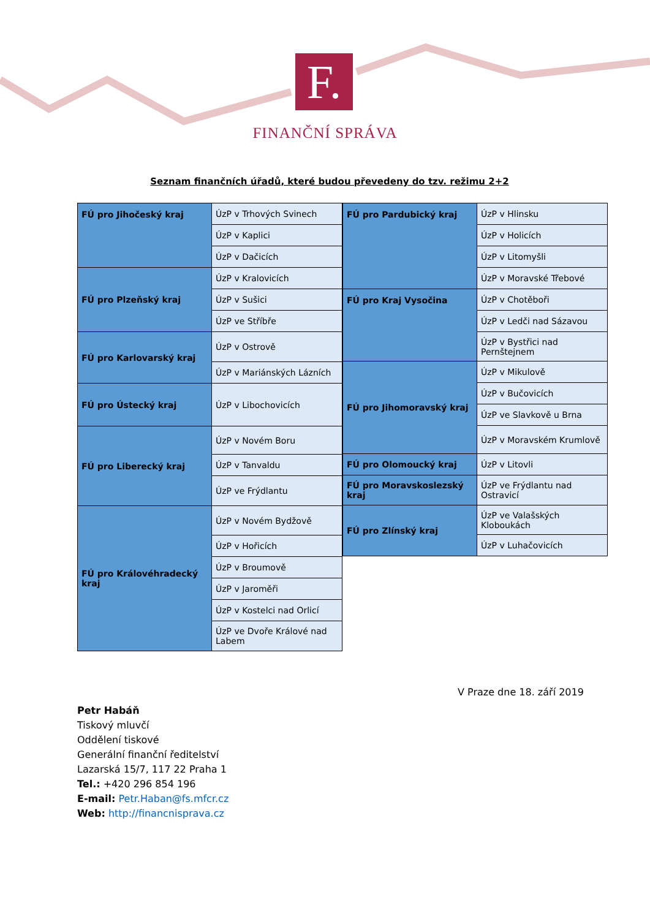F.
FINANČNÍ SPRÁVA
Seznam finančních úřadů, které budou převedeny do tzv. režimu 2+2
| FÚ pro Jihočeský kraj | ÚzP v Trhových Svinech |
| | ÚzP v Kaplici |
| | ÚzP v Dačicích |
| FÚ pro Plzeňský kraj | ÚzP v Kralovicích |
| | ÚzP v Sušici |
| | ÚzP ve Stříbře |
| FÚ pro Karlovarský kraj | ÚzP v Ostrově |
| | ÚzP v Mariánských Lázních |
| FÚ pro Ústecký kraj | ÚzP v Libochovicích |
| FÚ pro Liberecký kraj | ÚzP v Novém Boru |
| | ÚzP v Tanvaldu |
| | ÚzP ve Frýdlantu |
| FÚ pro Královéhradecký kraj | ÚzP v Novém Bydžově |
| | ÚzP v Hořicích |
| | ÚzP v Broumově |
| | ÚzP v Jaroměři |
| | ÚzP v Kostelci nad Orlicí |
| | ÚzP ve Dvoře Králové nad Labem |
| FÚ pro Pardubický kraj | ÚzP v Hlinsku |
| | ÚzP v Holicích |
| | ÚzP v Litomyšli |
| | ÚzP v Moravské Třebové |
| FÚ pro Kraj Vysočina | ÚzP v Chotěboři |
| | ÚzP v Ledči nad Sázavou |
| | ÚzP v Bystřici nad Pernštejnem |
| FÚ pro Jihomoravský kraj | ÚzP v Mikulově |
| | ÚzP v Bučovicích |
| | ÚzP ve Slavkově u Brna |
| | ÚzP v Moravském Krumlově |
| FÚ pro Olomoucký kraj | ÚzP v Litovli |
| FÚ pro Moravskoslezský kraj | ÚzP ve Frýdlantu nad Ostravicí |
| FÚ pro Zlínský kraj | ÚzP ve Valašských Kloboukách |
| | ÚzP v Luhačovicích |
V Praze dne 18. září 2019
Petr Habáň
Tiskový mluvčí
Oddělení tiskové
Generální finanční ředitelství
Lazarská 15/7, 117 22 Praha 1
Tel.: +420 296 854 196
E-mail: Petr.Haban@fs.mfcr.cz
Web: http://financnisprava.cz